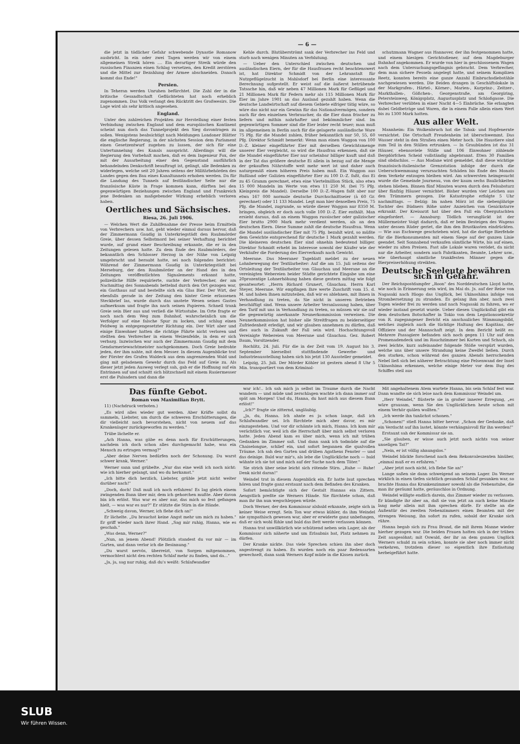— 6 —
die jetzt in tödlicher Gefahr schwebende Dynastie Romanow ausbricht. In ein oder zwei Tagen werden wir von einem allgemeinen Streik hören .... Ein derartiger Streik würde den russischen Finanzen einen Schlag versetzen, den Kredit zerstören und die Mittel zur Bezahlung der Armee abschneiden. Danach kommt das Ende!"
Persien.
In Teheran werden Unruhen befürchtet. Die Zahl der in die britische Gesandtschaft Geflüchteten hat noch erheblich zugenommen. Das Volk verlangt den Rücktritt des Großwesirs. Die Lage wird als sehr kritisch angesehen.
England.
Unter den zahlreichen Projekten zur Herstellung einer festen Verbindung zwischen England und dem europäischen Kontinent scheint nun doch das Tunnelprojekt den Sieg davontragen zu sollen. Wenigstens beabsichtigt nach Meldungen Londoner Blätter die englische Regierung, in der nächsten Session dem Parlament einen Gesetzentwurf zugehen zu lassen, der sich für eine Untertunnelung des Kanals ausspricht. Allerdings will die Regierung den Vorbehalt machen, daß es dem Ingenieur Fox, der mit der Ausarbeitung einer den Gegenstand ausführlich behandelnden Denkschrift beauftragt ist, gelingt, alle Bedenken zu widerlegen, welche seit 20 Jahren seitens der Militärbehörden des Landes gegen den Bau eines Kanaltunnels erhoben werden. Da für die Landung des Tunnels auf festländischer Seite nur die französische Küste in Frage kommen kann, dürften bei den gegenwärtigen Beziehungen zwischen England und Frankreich jene Bedenken an maßgebender Wirkung erheblich verloren haben.
Oertliches und Sächsisches.
Riesa, 26. Juli 1906.
— Welchen Wert die Zuhilfenahme der Presse beim Ermitteln von Verbrechern usw. hat, geht wieder einmal daraus hervor, daß der Zimmermann Gaudig in Unterkriegstädt den Raubmörder Greie, über dessen Selbstmord bei seiner Verhaftung berichtet wurde, auf grund einer Beschreibung erkannte, die er in den Zeitungen gelesen hatte. Zu dem Ende des Raubmörders, der bekanntlich den Schlosser Herzog in der Nähe von Leipzig umgebracht und beraubt hatte, sei noch folgendes berichtet: Während der Zimmermann Gaudig in Unterkriegstädt bei Merseburg, der den Raubmörder an der Hand des in den Zeitungen veröffentlichten Signalements erkannt hatte, polizeiliche Hilfe requirierte, suchte der Verbrecher, der am Nachmittag des Sonnabends bettelnd durch den Ort gezogen war, ein Gasthaus auf und bestellte sich ein Glas Bier. Der Wirt, der ebenfalls gerade in der Zeitung den hinter Greie erlassenen Steckbrief las, wurde durch das unstete Wesen seines Gastes aufmerksam und fragte ihn nach seinen Papieren. Schnell trank Greie sein Bier aus und verließ die Wirtsstube. Im Orte fragte er noch nach dem Weg zum Bahnhof, wahrscheinlich um die Verfolger auf eine falsche Spur zu locken, und schlug einen Feldweg in entgegengesetzter Richtung ein. Der Wirt aber und einige Einwohner hatten die richtige Fährte nicht verloren und stellten den Verbrecher in einem Weizenfelde, in dem er sich verbarg. Inzwischen war auch der Zimmermann Gaudig mit dem Gendarmeriewachtmeister nachgekommen. Doch Greie bedrohte jeden, der ihm nahte, mit dem Messer. In diesem Augenblicke trat der Förster des Grafen Waldeck aus dem angrenzenden Wald und ging mit geladenem Gewehr durch das Feld auf Greie zu. Als dieser jetzt jeden Ausweg verlegt sah, gab er die Hoffnung auf ein Entrinnen auf und schnitt sich blitzschnell mit einem Rasiermesser erst die Pulsadern und dann die
Kehle durch. Blutüberströmt sank der Verbrecher ins Feld und starb nach wenigen Minuten an Verblutung.
— Ueber den Unterschied zwischen deutschen und ausländischen Eiern, der für die Hausfrauen recht beachtenswert ist, hat Direktor Schmidt von der Lehranstalt für Nutzgeflügelzucht in Mahlsdorf bei Berlin eine interessante Berechnung aufgestellt. Er weist auf die äußerst betrübende Tatsache hin, daß wir neben 47 Millionen Mark für Geflügel und 21 Millionen Mark für Federn mehr als 115 Millionen Mark für Eier im Jahre 1901 an das Ausland gezahlt haben. Wenn die deutsche Landwirtschaft auf diesem Gebiete eifriger tätig wäre, so wäre das nicht nur ein Gewinn für das Nationalvermögen, sondern auch für den einzelnen Verbraucher, da die Eier dann frischer zu liefern und mithin nahrhafter und bekömmlicher sind. Im gegenwärtigen Sommer sind die Eier leider recht teuer; man muß im allgemeinen in Berlin auch für die gelagerte ausländische Ware 75 Pfg. für die Mandel zahlen, früher bekanntlich nur 50, 55, 60 Pfg. Direktor Schmidt bemerkt: Wenn man einen Waggon von 100 D.-Z. kleiner eingeführter Eier mit derselben Gewichtsmenge unserer Eier vergleicht, so wird die Hausfrau erkennen, daß sie die Mandel eingeführter Eier nur scheinbar billiger kauft und daß in der Tat das größere deutsche Ei allein in bezug auf die Menge der gekauften Nährstoffe weit mehr wert ist und daher auch naturgemäß einen höheren Preis haben muß. Ein Waggon aus Rußland oder Galizien eingeführter Eier zu 100 D.-Z. faßt, das Ei zu 45 Gramm gerechnet, etwa eine Viertelmillion Stück, also etwa 15 000 Mandeln im Werte von etwa 11 250 M. (bei 75 Pfg. Kleinpreis die Mandel). Derselbe 100 D.-Z.-Wagen faßt aber nur etwa 167 000 normale deutsche Durchschnittseier (à 60 Gr. gerechnet) oder 11 133 Mandel. Legt man hier denselben Preis, 75 Pfg. die Mandel, zugrunde, so würde dieser Waggon nur 8350 M. bringen, obgleich er doch auch volle 100 D.-Z. Eier enthält. Man ersieht daraus, daß an einem Waggon russischer oder galizischer Eier brutto 2900 Mark mehr verdient werden, als an den deutschen Eiern. Diese Summe zahlt die deutsche Hausfrau. Wenn die Mandel ausländischer Eier mit 75 Pfg. bezahlt wird, so müßte dem Gewichte entsprechend für deutsche 1 Mark gezahlt werden. Die kleineren deutschen Eier sind ohnehin bedeutend billiger. Direktor Schmidt erhebt im Interesse sowohl der Käufer wie der Verkäufer die Forderung des Eierverkaufs nach Gewicht.
Meerane. Das Meeraner Tageblatt meldet zu der neuen Lohnbewegung der Textilarbeiter: Auf die am 15. Juli seitens der Ortsleitung der Textilarbeiter von Glauchau und Meerane an die vereinigten Webereien beider Städte gerichtete Eingabe um eine 20prozentige Lohnerhöhung haben diese gestern mittag wie folgt geantwortet: „Herrn Richard Grunert, Glauchau. Herrn Karl Steyer, Meerane. Wir empfingen Ihre werte Zuschrift vom 15. d. M. und haben Ihnen mitzuteilen, daß wir es ablehnen, mit Ihnen in Verhandlung zu treten, da Sie nicht in unseren Betrieben beschäftigt sind. Wenn unsere Arbeiter Veranlassung haben, über den Tarif mit uns in Verhandlung zu treten, so müssen wir sie auf die gegenwärtig anerkannte Neunerkommission verweisen. Die Neunerkommission hat bisher alle Streitfragen zu beiderseitiger Zufriedenheit erledigt, und wir glauben annehmen zu dürfen, daß dies auch in Zukunft der Fall sein wird. Hochachtungsvoll Vereinigte Webereien von Meerane und Glauchau. Gez. Robert Baum, Vorsitzender.
Rochlitz, 24. Juli. Für die in der Zeit vom 19. August bis 3. September hierselbst stattfindende Gewerbe- und Industrieausstellung haben sich bis jetzt 130 Aussteller gemeldet.
Leipzig, 25. Juli. Der Mörder Köhler ist gestern abend 8 Uhr 5 Min. transportiert von dem Kriminal-
schutzmann Wagner aus Hannover, der ihn festgenommen hatte, und einem hiesigen Gerichtsdiener, auf dem Magdeburger Bahnhof angekommen. Er wurde von hier in geschlossenem Wagen nach dem Untersuchungsgefängnis gebracht. Dem Verbrecher, dem man sichere Fesseln angelegt hatte, und seinem Komplizen Reetz, konnten bereits eine ganze Anzahl Einbruchsdiebstähle nachgewiesen werden. Die Beiden drangen in Geschäftslokale in der Markgrafen-, Härtel-, Körner-, Marien-, Kurprinz-, Zeitzer-, Markthallen-, Gößchen-, Georgenstraße, am Georgiring, Petersteinweg, Königsplatz, Augustusplatz und Schloßgasse. Die Verbrecher verübten in einer Nacht 4—5 Einbrüche. Sie erlangten dabei Geldbeträge und Waren, die in einem Falle allein einen Wert bis zu 1300 Mark hatten.
Aus aller Welt.
Mannheim: Ein Wolkenbruch hat die Tabak- und Hopfenernte vernichtet. Die Ortschaft Freudenheim ist überschwemmt. Das Wasser steht in den Straßen einen Meter hoch. Die Haustiere sind zum Teil in den Ställen ertrunken. — In Graubünden ist das 31 Häuser, ebensoviele Ställe und 106 Einwohner zählende Bergdörfchen Scheid vollständig abgebrannt. Etwa 30 Familien sind obdachlos. — Aus Modane wird gemeldet, daß diese wichtige französisch-italienische Grenzstation infolge der durch die Ueberschwemmung verursachten Schäden bis Ende des Monats dem Verkehr entzogen bleiben wird. Am schwersten heimgesucht wurde die Gemeinde Journeau, von der kaum sechs Baulichkeiten stehen blieben. Binnen fünf Minuten waren durch den Felsabsturz über fünfzig Häuser vernichtet. Bisher wurden vier Leichen aus den Trümmern gezogen. Die Katastrophe erfolgte 5 Uhr nachmittags. — Belzig: Im nahen Mörz ist die siebenjährige Tochter des Büdners Röhe unter Anzeichen von Genickstarre erkrankt. Der Kreisarzt hat über den Fall ein Obergutachten eingefordert. — Annaburg: Tödlich verunglückt ist der Müllermeister Voigt dadurch, daß er beim Besteigen des Wagens unter dessen Räder geriet, die ihm den Brustkasten eindrückten. — Wie aus Eschwege geschrieben wird, hat die dortige Bierfehde für die Bierkonsumenten mit einem Siege auf der ganzen Linie geendet. Seit Sonnabend verkaufen sämtliche Wirte, bis auf einen, wieder zu alten Preisen. Fast alle Lokale waren verödet, da nicht nur die Arbeiter, sondern auch Fabrikanten, Beamte, Lehrer usw., wie überhaupt sämtliche trunkfesten Männer gegen die Bierpreiserhöhung streikten.
Deutsche Seeleute bewähren sich in Gefahr.
Der Reichspostdampfer „Roon" des Norddeutschen Lloyd hatte, wie noch in Erinnerung sein wird, im Mai ds. Js. auf der Reise von Nagasaki nach Hiogo das Unglück, bei Ukinoshima infolge von Strombersetzung zu stranden. Es gelang ihm aber, nach zwei Tagen wieder frei zu werden und nach Nagasaki zu fahren, wo er wieder instand gesetzt wurde. Ueber diesen Unglücksfall gibt ein dem deutschen Botschafter in Tokio von dem Legationssekretär von R. zugegangener Bericht ein anschauliches Stimmungsbild, welches zugleich auch die tüchtige Haltung des Kapitäns, der Offiziere und der Mannschaft zeigt. In dem Bericht heißt es: Mehrere Passagiere befanden sich noch gegen 11 Uhr auf dem Promenadendeck und im Rauchzimmer bei Karten und Schach, als zwei leichte, kurz aufeinander folgende Stöße verspürt wurden, welche uns über unsere Strandung keine Zweifel ließen. Durch den starken, schon während des ganzen Abends herrschenden Nebel ließ sich bei näherer Betrachtung eine Felsenwand der Insel Ukinoshima erkennen, welche einige Meter vor dem Bug des Schiffes steil aus
Das fünfte Gebot.
Roman von Maximilian Brytt.
11) (Nachdruck verboten.)
„Es wird alles wieder gut werden. Aber Kräfte sollst du sammeln, Liebster, um durch die schweren Erschütterungen, die dir vielleicht noch bevorstehen, nicht von neuem auf das Krankenlager zurückgeworfen zu werden."
Trübe lächelte er.
„Ach Hanna, was gäbe es denn noch für Erschütterungen, nachdem ich doch schon alles durchgemacht habe, was ein Mensch zu ertragen vermag?"
„Aber deine Nerven bedürfen noch der Schonung. Du warst schwer krank, Werner."
Werner sann und grübelte. „Nur das eine weiß ich noch nicht: wie ich hierher gelangt, und wo du herkamst."
„Ich bitte dich herzlich, Liebster, grüble jetzt nicht weiter darüber nach!"
„Doch, doch! Daß muß ich noch erfahren! Es lag gleich einem zwingenden Bann über mir, dem ich gehorchen mußte. Aber davon bin ich erlöst. Was war es aber nur, das mich so fest gefangen hielt, — was war es nur?" Er stützte die Stirn in die Hände.
„Schweig davon, Werner, ich flehe dich an!"
Er lächelte. „Du brauchst keine Angst mehr um mich zu haben." Er griff wieder nach ihrer Hand. „Sag mir ruhig, Hanna, wie es geschah."
„Was denn, Werner?"
„Nun, an jenem Abend! Plötzlich standest du vor mir — im Garten, und dann verlor ich die Besinnung."
„Du warst nervös, überreizt, von Sorgen mitgenommen, vermochtest nicht den rechten Schlaf mehr zu finden, und da..."
„Ja, ja, sag nur ruhig, daß du's weißt: Schlafwandler
war ich!.. Ich sah mich ja selbst im Traume durch die Nacht wandern — und müde und zerschlagen wachte ich dann immer auf spät am Morgen! Und du, Hanna, du hast mich aus diesem Bann erlöst!"
„Ich?" fragte sie zitternd, ungläubig.
„Ja, du, Hanna. Ich ahnte es ja schon lange, daß ich Schlafwandler sei. Ich fürchtete mich aber davor, es mir einzugestehen. Und vor dir schämte ich mich, Hanna. Ich kam mir verächtlich vor, weil ich die Herrschaft über mich selbst verloren hatte. Jeden Abend kam es über mich, wenn ich mit trüben Gedanken im Zimmer saß. Und dann sank ich todmüde auf die Chaiselongue, schlief ein, und sofort begannen die qualvollen Träume. Ich sah den Garten und drüben Agathens Fenster — und das deinige. Bald war mir's, als lebe die Unglückliche noch — bald wähnte ich sie tot und mich auf der Suche nach dem Täter."
Sie strich über seine leicht sich rötende Stirn. „Ruhe — Ruhe! Denk nicht daran!"
Weindel trat in diesem Augenblick ein. Er hatte laut sprechen hören und fragte ganz erstaunt nach dem Befinden des Kranken.
Sofort bemächtigte sich der Gestalt Hannas ein Zittern. Aengstlich preßte sie Werners Hände. Sie fürchtete schon, daß man ihr ihn nun wegschleppen würde.
Doch Werner, der den Kommissar alsbald erkannte, zeigte sich in keiner Weise erregt. Sein Ton war etwas kühler, da ihm Weindel nie sympathisch gewesen war, aber er erwiderte ganz unbefangen, daß er sich wohl fühle und bald das Bett werde verlassen können.
Hanna trat unwillkürlich wie schützend neben sein Lager, als der Kommissar sich näherte und um Erlaubnis bat, Platz nehmen zu dürfen.
Der Kranke nickte. Das viele Sprechen schien ihn aber doch angestrengt zu haben. Es wurden noch ein paar Redensarten gewechselt, dann sank Werners Kopf müde in die Kissen zurück.
Mit angehaltenem Atem wartete Hanna, bis sein Schlaf fest war. Dann wandte sie sich leise nach dem Kommissar Weindel um.
„Herr Weindel," flüsterte sie in großer innerer Erregung, „es wäre grausam, wenn Sie den Unglücklichen heute schon mit einem Verhör quälen wollten."
„Ich werde ihn tunlichst schonen."
„Schonen!" stieß Hanna bitter hervor. „Schon der Gedanke, daß ein Verdacht auf ihn lastet, könnte verhängnisvoll für ihn werden!"
Erstaunt sah der Kommissar sie an.
„Sie glauben, er wisse auch jetzt noch nichts von seiner unseligen Tat?"
„Nein, er ist völlig ahnungslos."
Weindel blickte forschend nach dem Rekonvaleszenten hinüber, „einmal muß er es erfahren."
„Aber jetzt noch nicht, ich flehe Sie an!"
Lange saßen sie dann schweigend an seinem Lager. Da Werner wirklich in einen tiefen sichtlich gesunden Schlaf gesunken war, so brachte Hanna das Krankenzimmer sowohl als die Nebenstube, die man ihr geräumt hatte, geräuschlos in Ordnung.
Weindel willigte endlich darein, das Zimmer wieder zu verlassen. Er kündigte ihr aber an, daß sie von jetzt an auch keine Minute lang mehr allein mit ihm sprechen dürfe. Er stellte an die Außentür des zweiten Nebenzimmers einen Beamten mit der strengen Weisung, ihn sofort zu rufen, sobald der Kranke sich rühre.
Hanna begab sich zu Frau Brand, die mit ihrem Manne wieder hierher gezogen war. Die beiden Frauen hatten sich in der trüben Zeit ausgesöhnt; mit Oswald, der ihr an dem ganzen Unglück Werners schuld zu sein schien, konnte sie aber noch immer nicht verkehren, trotzdem dieser so eigentlich ihre Entlastung herbeigeführt hatte.
SLUB
Wir führen Wissen.